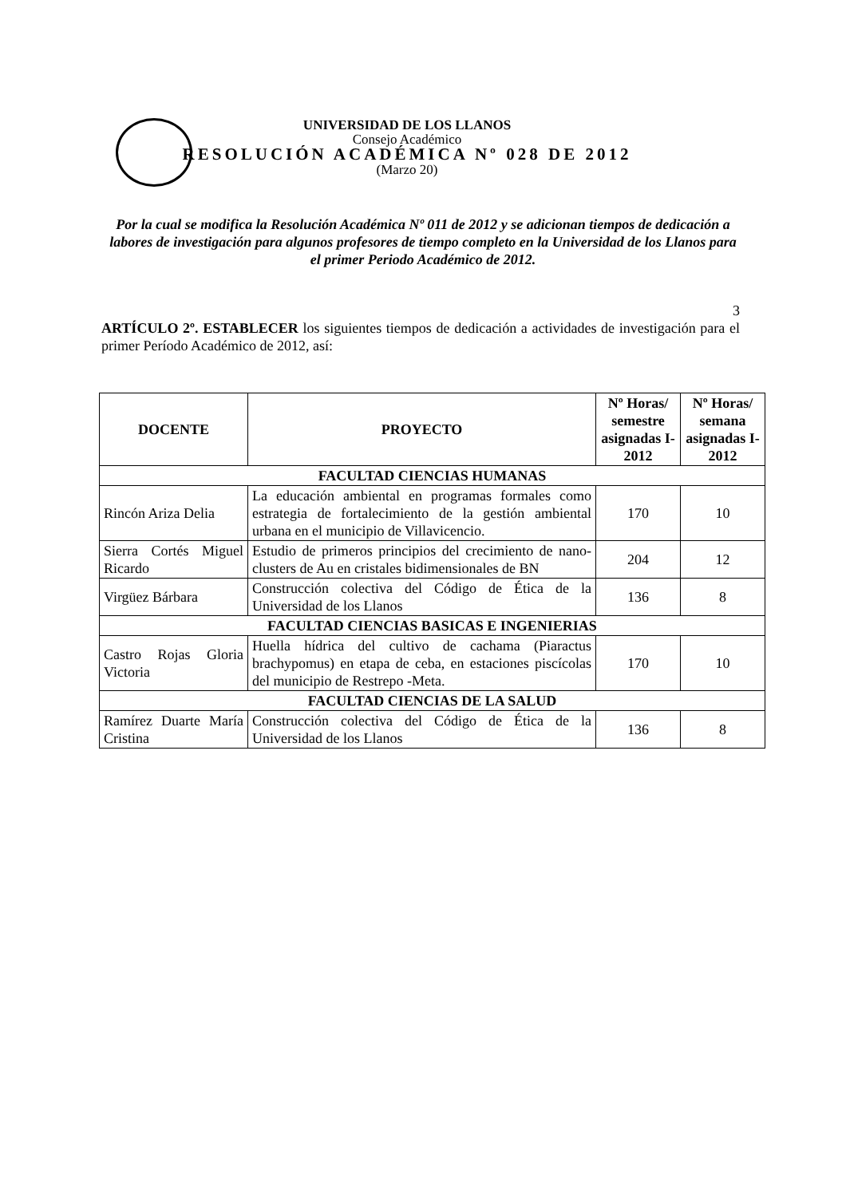UNIVERSIDAD DE LOS LLANOS
Consejo Académico
RESOLUCIÓN ACADÉMICA Nº 028 DE 2012
(Marzo 20)
Por la cual se modifica la Resolución Académica Nº 011 de 2012 y se adicionan tiempos de dedicación a labores de investigación para algunos profesores de tiempo completo en la Universidad de los Llanos para el primer Periodo Académico de 2012.
3
ARTÍCULO 2º. ESTABLECER los siguientes tiempos de dedicación a actividades de investigación para el primer Período Académico de 2012, así:
| DOCENTE | PROYECTO | Nº Horas/ semestre asignadas I-2012 | Nº Horas/ semana asignadas I-2012 |
| --- | --- | --- | --- |
| FACULTAD CIENCIAS HUMANAS | | | |
| Rincón Ariza Delia | La educación ambiental en programas formales como estrategia de fortalecimiento de la gestión ambiental urbana en el municipio de Villavicencio. | 170 | 10 |
| Sierra Cortés Miguel Ricardo | Estudio de primeros principios del crecimiento de nano-clusters de Au en cristales bidimensionales de BN | 204 | 12 |
| Virgüez Bárbara | Construcción colectiva del Código de Ética de la Universidad de los Llanos | 136 | 8 |
| FACULTAD CIENCIAS BASICAS E INGENIERIAS | | | |
| Castro Rojas Gloria Victoria | Huella hídrica del cultivo de cachama (Piaractus brachypomus) en etapa de ceba, en estaciones piscícolas del municipio de Restrepo -Meta. | 170 | 10 |
| FACULTAD CIENCIAS DE LA SALUD | | | |
| Ramírez Duarte María Cristina | Construcción colectiva del Código de Ética de la Universidad de los Llanos | 136 | 8 |